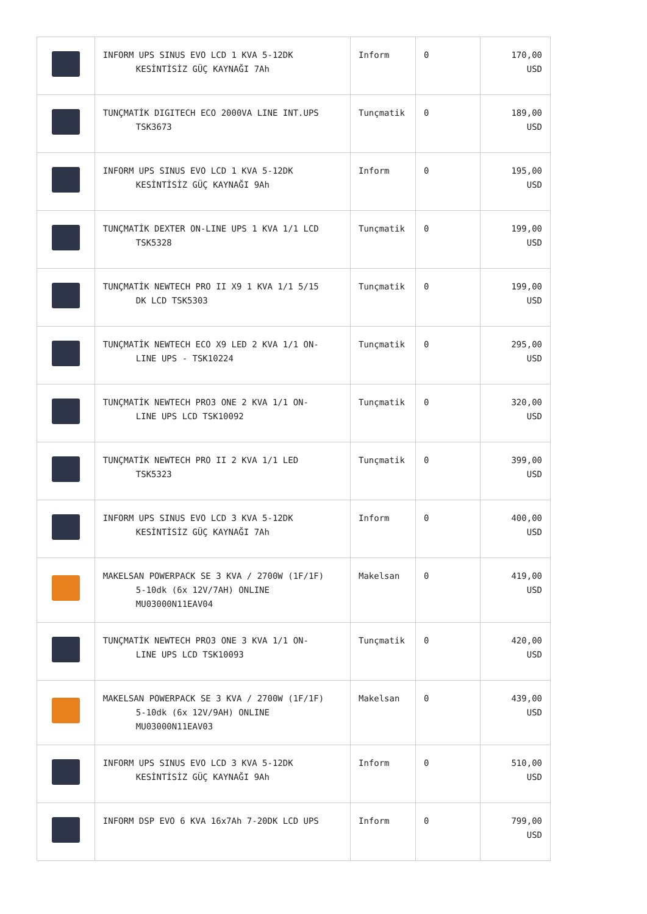| | INFORM UPS SINUS EVO LCD 1 KVA 5-12DK KESİNTİSİZ GÜÇ KAYNAĞI 7Ah | Inform | 0 | 170,00 USD |
| | TUNÇMATİK DIGITECH ECO 2000VA LINE INT.UPS TSK3673 | Tunçmatik | 0 | 189,00 USD |
| | INFORM UPS SINUS EVO LCD 1 KVA 5-12DK KESİNTİSİZ GÜÇ KAYNAĞI 9Ah | Inform | 0 | 195,00 USD |
| | TUNÇMATİK DEXTER ON-LINE UPS 1 KVA 1/1 LCD TSK5328 | Tunçmatik | 0 | 199,00 USD |
| | TUNÇMATİK NEWTECH PRO II X9 1 KVA 1/1 5/15 DK LCD TSK5303 | Tunçmatik | 0 | 199,00 USD |
| | TUNÇMATİK NEWTECH ECO X9 LED 2 KVA 1/1 ON- LINE UPS - TSK10224 | Tunçmatik | 0 | 295,00 USD |
| | TUNÇMATİK NEWTECH PRO3 ONE 2 KVA 1/1 ON- LINE UPS LCD TSK10092 | Tunçmatik | 0 | 320,00 USD |
| | TUNÇMATİK NEWTECH PRO II 2 KVA 1/1 LED TSK5323 | Tunçmatik | 0 | 399,00 USD |
| | INFORM UPS SINUS EVO LCD 3 KVA 5-12DK KESİNTİSİZ GÜÇ KAYNAĞI 7Ah | Inform | 0 | 400,00 USD |
| | MAKELSAN POWERPACK SE 3 KVA / 2700W (1F/1F) 5-10dk (6x 12V/7AH) ONLINE MU03000N11EAV04 | Makelsan | 0 | 419,00 USD |
| | TUNÇMATİK NEWTECH PRO3 ONE 3 KVA 1/1 ON- LINE UPS LCD TSK10093 | Tunçmatik | 0 | 420,00 USD |
| | MAKELSAN POWERPACK SE 3 KVA / 2700W (1F/1F) 5-10dk (6x 12V/9AH) ONLINE MU03000N11EAV03 | Makelsan | 0 | 439,00 USD |
| | INFORM UPS SINUS EVO LCD 3 KVA 5-12DK KESİNTİSİZ GÜÇ KAYNAĞI 9Ah | Inform | 0 | 510,00 USD |
| | INFORM DSP EVO 6 KVA 16x7Ah 7-20DK LCD UPS | Inform | 0 | 799,00 USD |